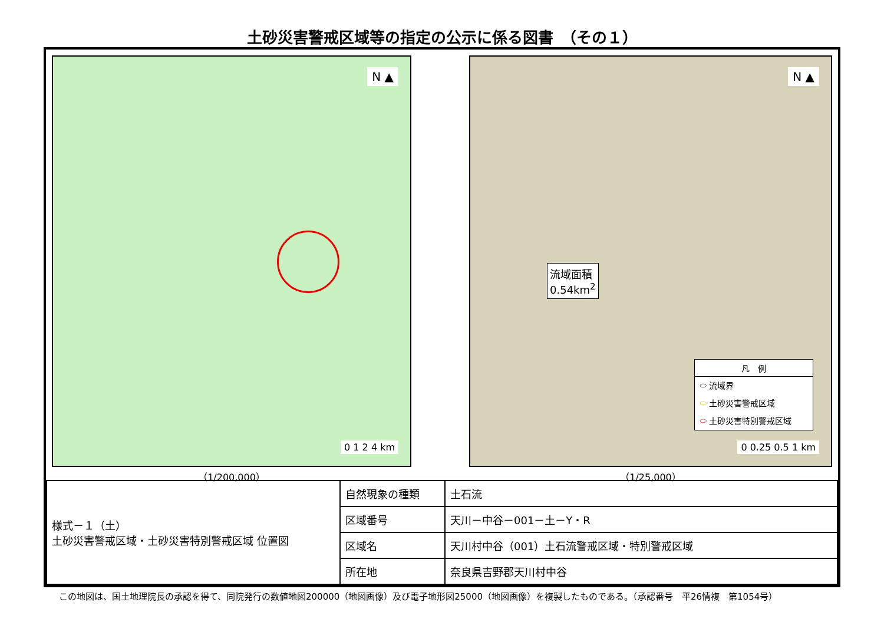土砂災害警戒区域等の指定の公示に係る図書　（その１）
N ▲
0 1 2 4 km
（1/200,000）
N ▲
流域面積
0.54km<sup>2</sup>
凡　例
⬭ 流域界
⬭ 土砂災害警戒区域
⬭ 土砂災害特別警戒区域
0 0.25 0.5 1 km
（1/25,000）
| 様式－１（土） 土砂災害警戒区域・土砂災害特別警戒区域 位置図 | 自然現象の種類 | 土石流 |
| | 区域番号 | 天川－中谷－001－土－Y・R |
| | 区域名 | 天川村中谷（001）土石流警戒区域・特別警戒区域 |
| | 所在地 | 奈良県吉野郡天川村中谷 |
この地図は、国土地理院長の承認を得て、同院発行の数値地図200000（地図画像）及び電子地形図25000（地図画像）を複製したものである。（承認番号　平26情複　第1054号）